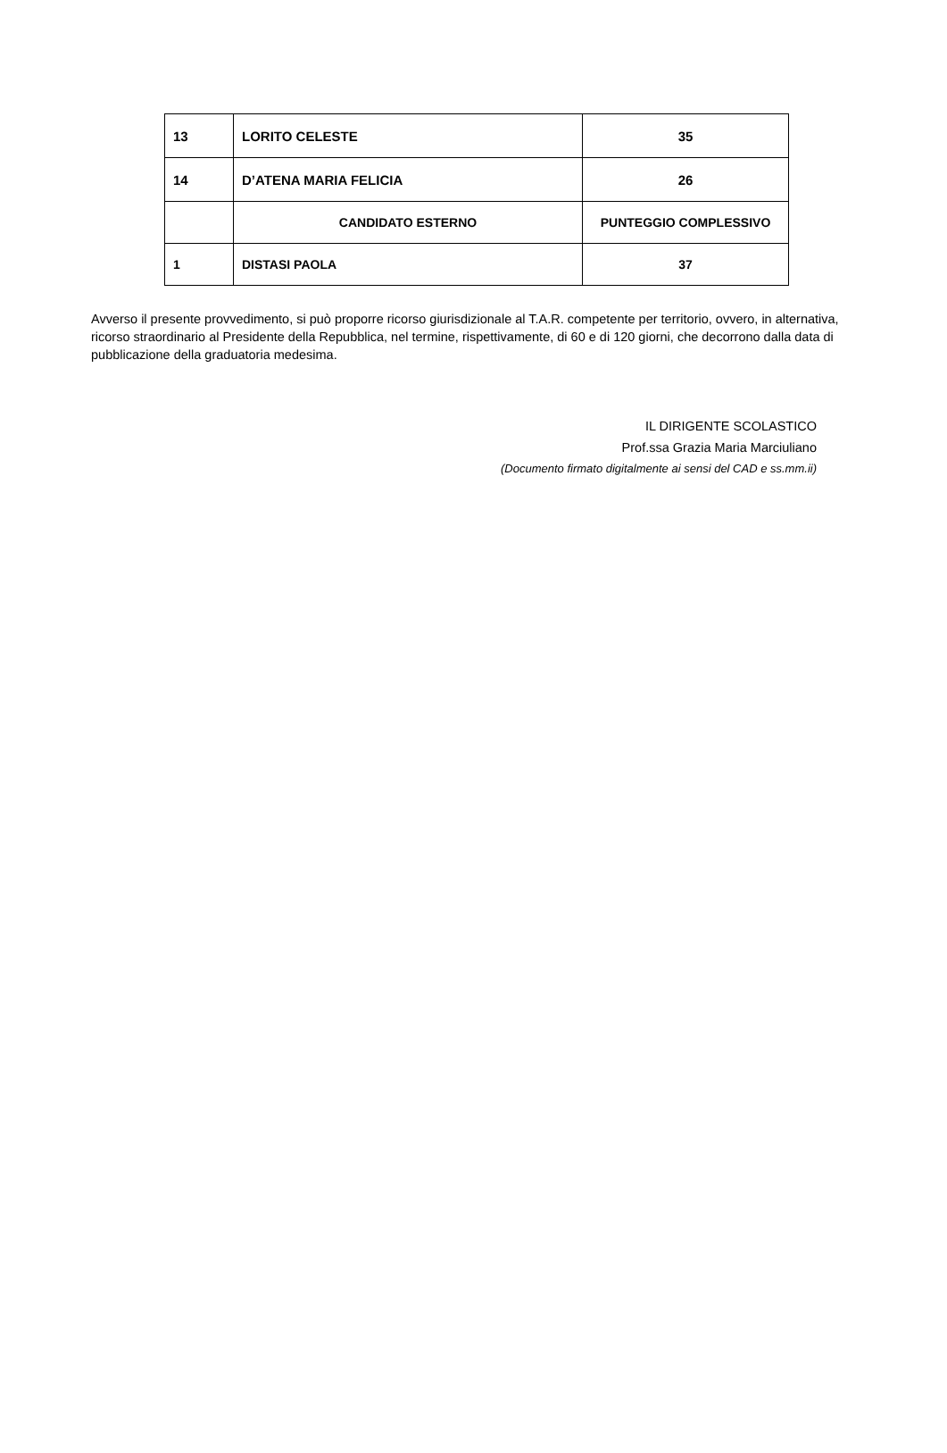| 13 | LORITO CELESTE | 35 |
| 14 | D’ATENA MARIA FELICIA | 26 |
| | CANDIDATO ESTERNO | PUNTEGGIO COMPLESSIVO |
| 1 | DISTASI PAOLA | 37 |
Avverso il presente provvedimento, si può proporre ricorso giurisdizionale al T.A.R. competente per territorio, ovvero, in alternativa, ricorso straordinario al Presidente della Repubblica, nel termine, rispettivamente, di 60 e di 120 giorni, che decorrono dalla data di pubblicazione della graduatoria medesima.
IL DIRIGENTE SCOLASTICO
Prof.ssa Grazia Maria Marciuliano
(Documento firmato digitalmente ai sensi del CAD e ss.mm.ii)